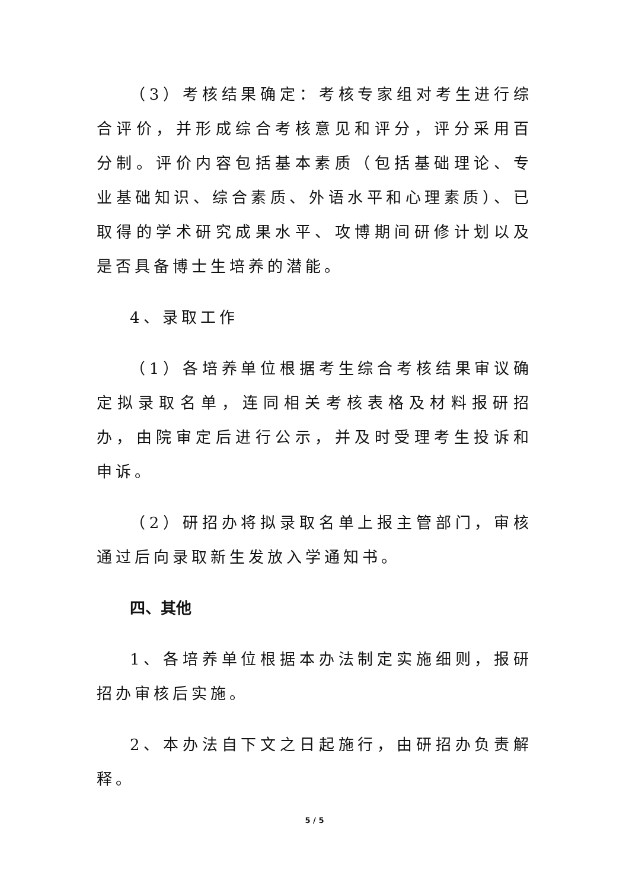（3）考核结果确定：考核专家组对考生进行综合评价，并形成综合考核意见和评分，评分采用百分制。评价内容包括基本素质（包括基础理论、专业基础知识、综合素质、外语水平和心理素质）、已取得的学术研究成果水平、攻博期间研修计划以及是否具备博士生培养的潜能。
4、录取工作
（1）各培养单位根据考生综合考核结果审议确定拟录取名单，连同相关考核表格及材料报研招办，由院审定后进行公示，并及时受理考生投诉和申诉。
（2）研招办将拟录取名单上报主管部门，审核通过后向录取新生发放入学通知书。
四、其他
1、各培养单位根据本办法制定实施细则，报研招办审核后实施。
2、本办法自下文之日起施行，由研招办负责解释。
5 / 5